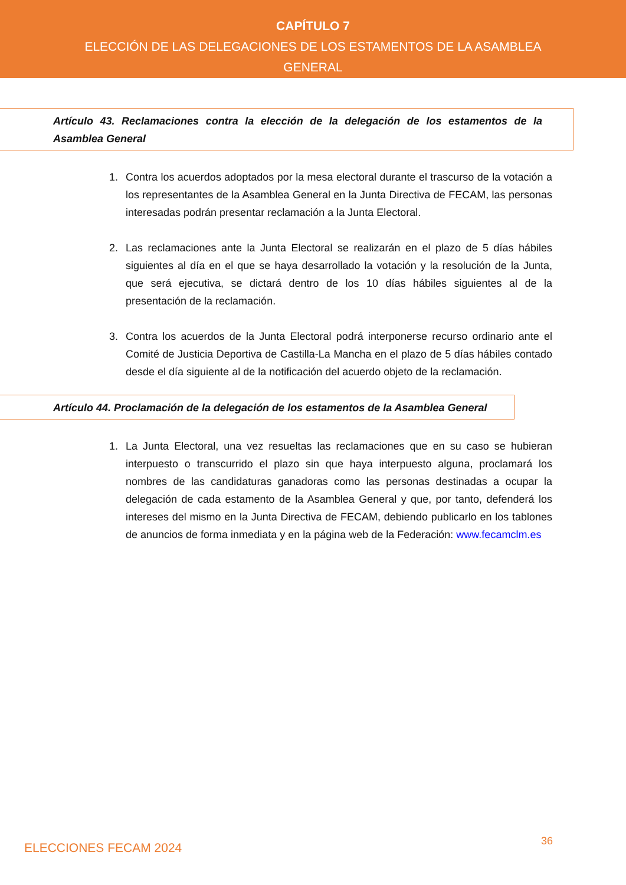CAPÍTULO 7
ELECCIÓN DE LAS DELEGACIONES DE LOS ESTAMENTOS DE LA ASAMBLEA
GENERAL
Artículo 43. Reclamaciones contra la elección de la delegación de los estamentos de la Asamblea General
1. Contra los acuerdos adoptados por la mesa electoral durante el trascurso de la votación a los representantes de la Asamblea General en la Junta Directiva de FECAM, las personas interesadas podrán presentar reclamación a la Junta Electoral.
2. Las reclamaciones ante la Junta Electoral se realizarán en el plazo de 5 días hábiles siguientes al día en el que se haya desarrollado la votación y la resolución de la Junta, que será ejecutiva, se dictará dentro de los 10 días hábiles siguientes al de la presentación de la reclamación.
3. Contra los acuerdos de la Junta Electoral podrá interponerse recurso ordinario ante el Comité de Justicia Deportiva de Castilla-La Mancha en el plazo de 5 días hábiles contado desde el día siguiente al de la notificación del acuerdo objeto de la reclamación.
Artículo 44. Proclamación de la delegación de los estamentos de la Asamblea General
1. La Junta Electoral, una vez resueltas las reclamaciones que en su caso se hubieran interpuesto o transcurrido el plazo sin que haya interpuesto alguna, proclamará los nombres de las candidaturas ganadoras como las personas destinadas a ocupar la delegación de cada estamento de la Asamblea General y que, por tanto, defenderá los intereses del mismo en la Junta Directiva de FECAM, debiendo publicarlo en los tablones de anuncios de forma inmediata y en la página web de la Federación: www.fecamclm.es
ELECCIONES FECAM 2024 36